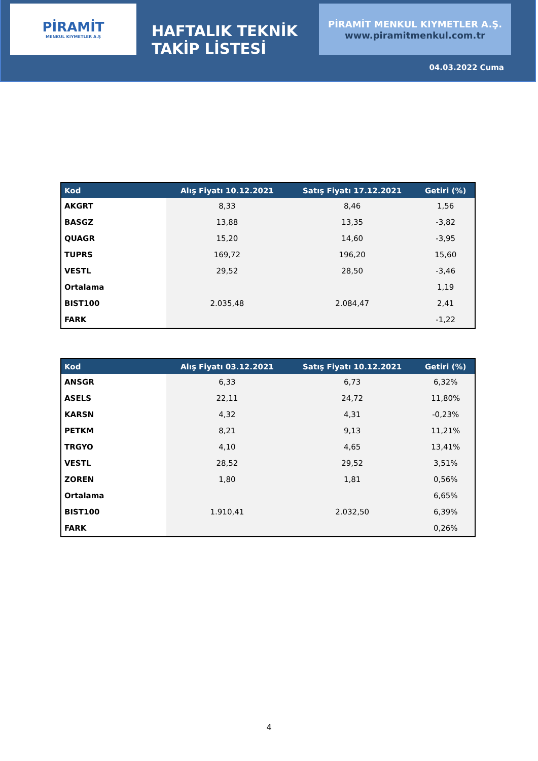PİRAMİT
MENKUL KIYMETLER A.Ş
HAFTALIK TEKNİK TAKİP LİSTESİ
PİRAMİT MENKUL KIYMETLER A.Ş.
www.piramitmenkul.com.tr
04.03.2022 Cuma
| Kod | Alış Fiyatı 10.12.2021 | Satış Fiyatı 17.12.2021 | Getiri (%) |
| --- | --- | --- | --- |
| AKGRT | 8,33 | 8,46 | 1,56 |
| BASGZ | 13,88 | 13,35 | -3,82 |
| QUAGR | 15,20 | 14,60 | -3,95 |
| TUPRS | 169,72 | 196,20 | 15,60 |
| VESTL | 29,52 | 28,50 | -3,46 |
| Ortalama | | | 1,19 |
| BIST100 | 2.035,48 | 2.084,47 | 2,41 |
| FARK | | | -1,22 |
| Kod | Alış Fiyatı 03.12.2021 | Satış Fiyatı 10.12.2021 | Getiri (%) |
| --- | --- | --- | --- |
| ANSGR | 6,33 | 6,73 | 6,32% |
| ASELS | 22,11 | 24,72 | 11,80% |
| KARSN | 4,32 | 4,31 | -0,23% |
| PETKM | 8,21 | 9,13 | 11,21% |
| TRGYO | 4,10 | 4,65 | 13,41% |
| VESTL | 28,52 | 29,52 | 3,51% |
| ZOREN | 1,80 | 1,81 | 0,56% |
| Ortalama | | | 6,65% |
| BIST100 | 1.910,41 | 2.032,50 | 6,39% |
| FARK | | | 0,26% |
4